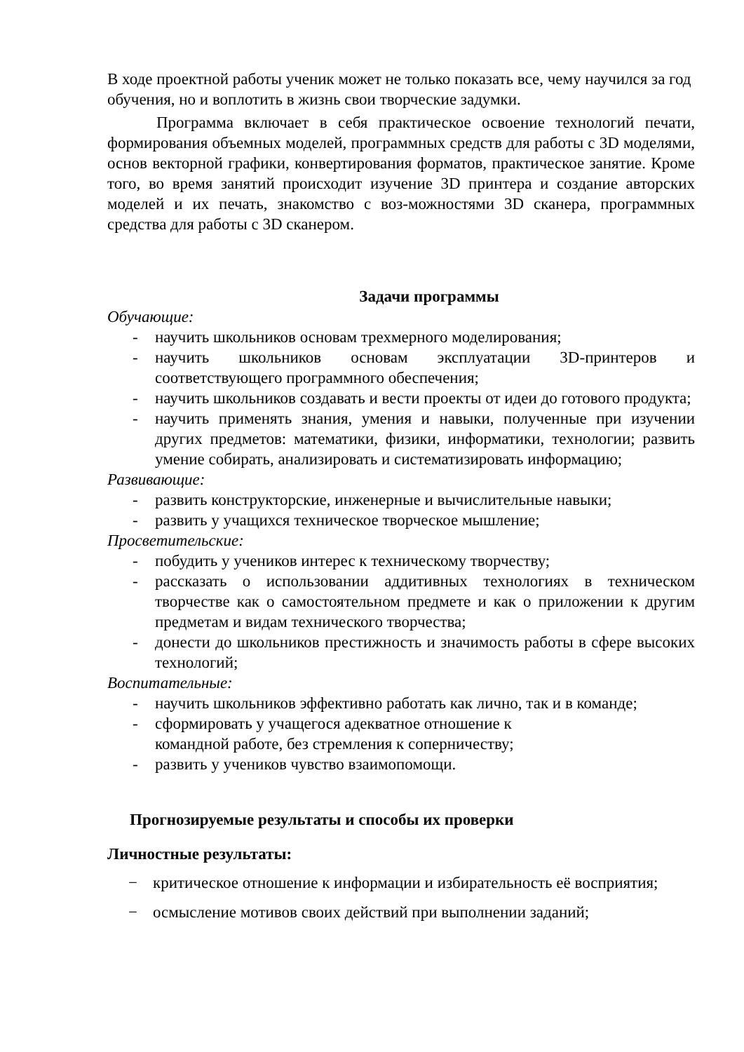В ходе проектной работы ученик может не только показать все, чему научился за год обучения, но и воплотить в жизнь свои творческие задумки.
Программа включает в себя практическое освоение технологий печати, формирования объемных моделей, программных средств для работы с 3D моделями, основ векторной графики, конвертирования форматов, практическое занятие. Кроме того, во время занятий происходит изучение 3D принтера и создание авторских моделей и их печать, знакомство с воз-можностями 3D сканера, программных средства для работы с 3D сканером.
Задачи программы
Обучающие:
- научить школьников основам трехмерного моделирования;
- научить школьников основам эксплуатации 3D-принтеров и соответствующего программного обеспечения;
- научить школьников создавать и вести проекты от идеи до готового продукта;
- научить применять знания, умения и навыки, полученные при изучении других предметов: математики, физики, информатики, технологии; развить умение собирать, анализировать и систематизировать информацию;
Развивающие:
- развить конструкторские, инженерные и вычислительные навыки;
- развить у учащихся техническое творческое мышление;
Просветительские:
- побудить у учеников интерес к техническому творчеству;
- рассказать о использовании аддитивных технологиях в техническом творчестве как о самостоятельном предмете и как о приложении к другим предметам и видам технического творчества;
- донести до школьников престижность и значимость работы в сфере высоких технологий;
Воспитательные:
- научить школьников эффективно работать как лично, так и в команде;
- сформировать у учащегося адекватное отношение к
командной работе, без стремления к соперничеству;
- развить у учеников чувство взаимопомощи.
Прогнозируемые результаты и способы их проверки
Личностные результаты:
− критическое отношение к информации и избирательность её восприятия;
− осмысление мотивов своих действий при выполнении заданий;